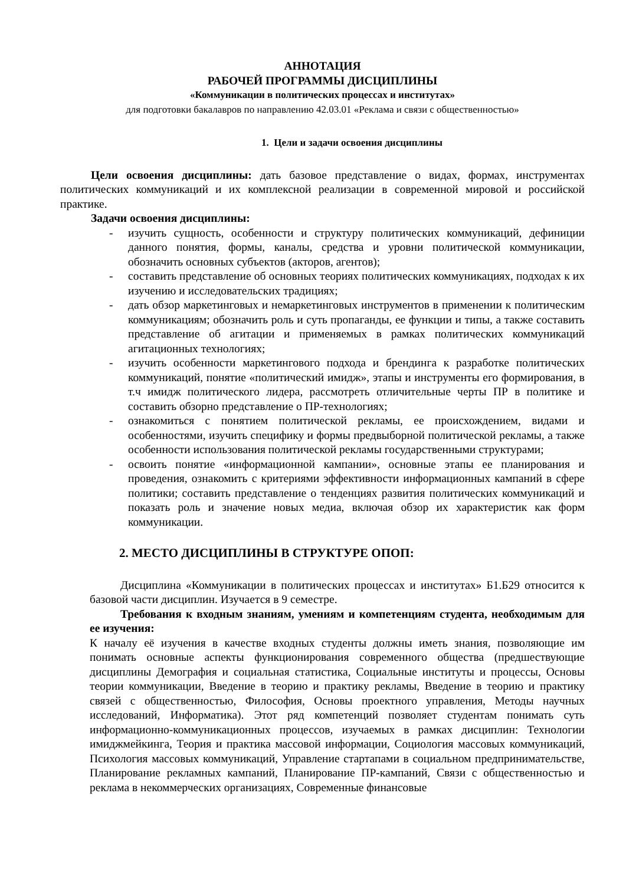АННОТАЦИЯ
РАБОЧЕЙ ПРОГРАММЫ ДИСЦИПЛИНЫ
«Коммуникации в политических процессах и институтах»
для подготовки бакалавров по направлению 42.03.01 «Реклама и связи с общественностью»
1. Цели и задачи освоения дисциплины
Цели освоения дисциплины: дать базовое представление о видах, формах, инструментах политических коммуникаций и их комплексной реализации в современной мировой и российской практике.
Задачи освоения дисциплины:
- изучить сущность, особенности и структуру политических коммуникаций, дефиниции данного понятия, формы, каналы, средства и уровни политической коммуникации, обозначить основных субъектов (акторов, агентов);
- составить представление об основных теориях политических коммуникациях, подходах к их изучению и исследовательских традициях;
- дать обзор маркетинговых и немаркетинговых инструментов в применении к политическим коммуникациям; обозначить роль и суть пропаганды, ее функции и типы, а также составить представление об агитации и применяемых в рамках политических коммуникаций агитационных технологиях;
- изучить особенности маркетингового подхода и брендинга к разработке политических коммуникаций, понятие «политический имидж», этапы и инструменты его формирования, в т.ч имидж политического лидера, рассмотреть отличительные черты ПР в политике и составить обзорно представление о ПР-технологиях;
- ознакомиться с понятием политической рекламы, ее происхождением, видами и особенностями, изучить специфику и формы предвыборной политической рекламы, а также особенности использования политической рекламы государственными структурами;
- освоить понятие «информационной кампании», основные этапы ее планирования и проведения, ознакомить с критериями эффективности информационных кампаний в сфере политики; составить представление о тенденциях развития политических коммуникаций и показать роль и значение новых медиа, включая обзор их характеристик как форм коммуникации.
2. МЕСТО ДИСЦИПЛИНЫ В СТРУКТУРЕ ОПОП:
Дисциплина «Коммуникации в политических процессах и институтах» Б1.Б29 относится к базовой части дисциплин. Изучается в 9 семестре.
Требования к входным знаниям, умениям и компетенциям студента, необходимым для ее изучения:
К началу её изучения в качестве входных студенты должны иметь знания, позволяющие им понимать основные аспекты функционирования современного общества (предшествующие дисциплины Демография и социальная статистика, Социальные институты и процессы, Основы теории коммуникации, Введение в теорию и практику рекламы, Введение в теорию и практику связей с общественностью, Философия, Основы проектного управления, Методы научных исследований, Информатика). Этот ряд компетенций позволяет студентам понимать суть информационно-коммуникационных процессов, изучаемых в рамках дисциплин: Технологии имиджмейкинга, Теория и практика массовой информации, Социология массовых коммуникаций, Психология массовых коммуникаций, Управление стартапами в социальном предпринимательстве, Планирование рекламных кампаний, Планирование ПР-кампаний, Связи с общественностью и реклама в некоммерческих организациях, Современные финансовые